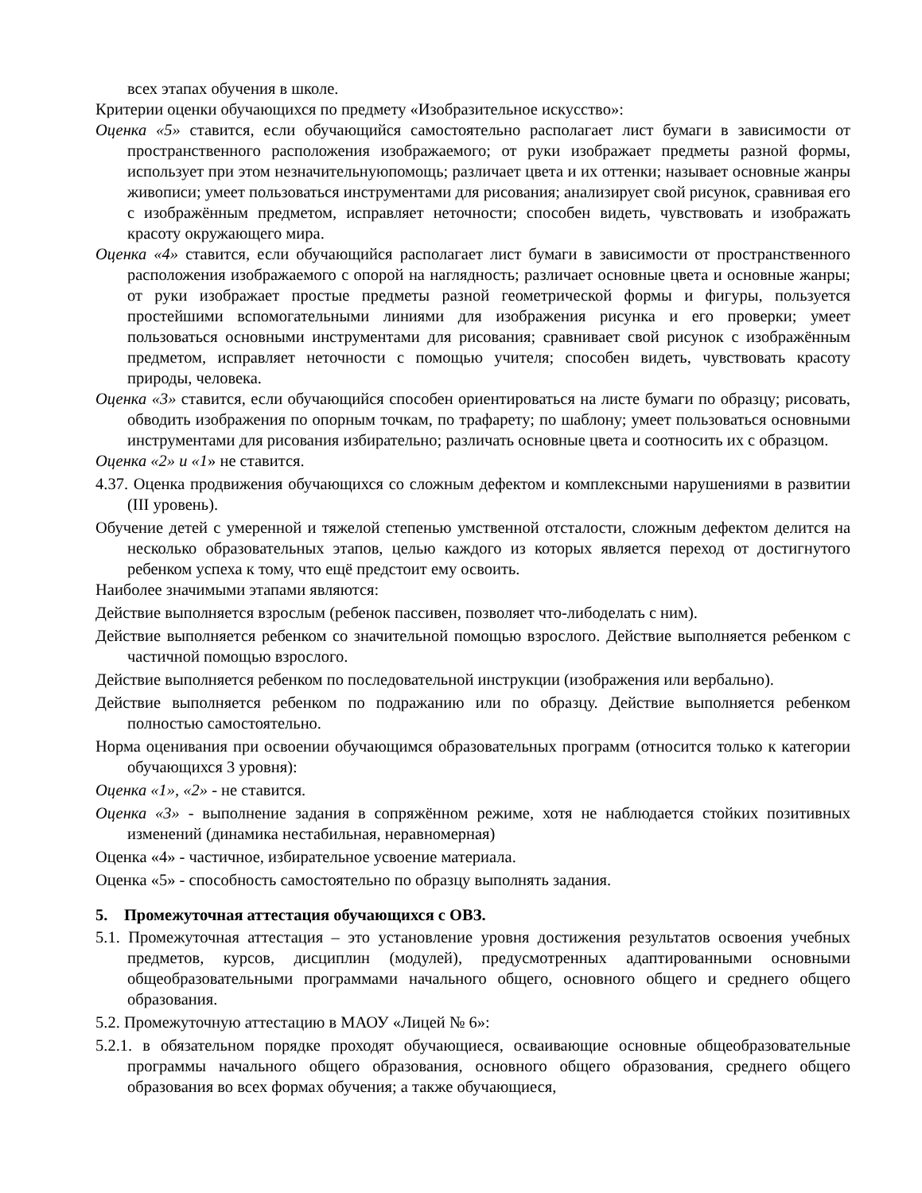всех этапах обучения в школе.
Критерии оценки обучающихся по предмету «Изобразительное искусство»:
Оценка «5» ставится, если обучающийся самостоятельно располагает лист бумаги в зависимости от пространственного расположения изображаемого; от руки изображает предметы разной формы, использует при этом незначительнуюпомощь; различает цвета и их оттенки; называет основные жанры живописи; умеет пользоваться инструментами для рисования; анализирует свой рисунок, сравнивая его с изображённым предметом, исправляет неточности; способен видеть, чувствовать и изображать красоту окружающего мира.
Оценка «4» ставится, если обучающийся располагает лист бумаги в зависимости от пространственного расположения изображаемого с опорой на наглядность; различает основные цвета и основные жанры; от руки изображает простые предметы разной геометрической формы и фигуры, пользуется простейшими вспомогательными линиями для изображения рисунка и его проверки; умеет пользоваться основными инструментами для рисования; сравнивает свой рисунок с изображённым предметом, исправляет неточности с помощью учителя; способен видеть, чувствовать красоту природы, человека.
Оценка «3» ставится, если обучающийся способен ориентироваться на листе бумаги по образцу; рисовать, обводить изображения по опорным точкам, по трафарету; по шаблону; умеет пользоваться основными инструментами для рисования избирательно; различать основные цвета и соотносить их с образцом.
Оценка «2» и «1» не ставится.
4.37. Оценка продвижения обучающихся со сложным дефектом и комплексными нарушениями в развитии (III уровень).
Обучение детей с умеренной и тяжелой степенью умственной отсталости, сложным дефектом делится на несколько образовательных этапов, целью каждого из которых является переход от достигнутого ребенком успеха к тому, что ещё предстоит ему освоить.
Наиболее значимыми этапами являются:
Действие выполняется взрослым (ребенок пассивен, позволяет что-либоделать с ним).
Действие выполняется ребенком со значительной помощью взрослого. Действие выполняется ребенком с частичной помощью взрослого.
Действие выполняется ребенком по последовательной инструкции (изображения или вербально).
Действие выполняется ребенком по подражанию или по образцу. Действие выполняется ребенком полностью самостоятельно.
Норма оценивания при освоении обучающимся образовательных программ (относится только к категории обучающихся 3 уровня):
Оценка «1», «2» - не ставится.
Оценка «3» - выполнение задания в сопряжённом режиме, хотя не наблюдается стойких позитивных изменений (динамика нестабильная, неравномерная)
Оценка «4» - частичное, избирательное усвоение материала.
Оценка «5» - способность самостоятельно по образцу выполнять задания.
5. Промежуточная аттестация обучающихся с ОВЗ.
5.1. Промежуточная аттестация – это установление уровня достижения результатов освоения учебных предметов, курсов, дисциплин (модулей), предусмотренных адаптированными основными общеобразовательными программами начального общего, основного общего и среднего общего образования.
5.2. Промежуточную аттестацию в МАОУ «Лицей № 6»:
5.2.1. в обязательном порядке проходят обучающиеся, осваивающие основные общеобразовательные программы начального общего образования, основного общего образования, среднего общего образования во всех формах обучения; а также обучающиеся,